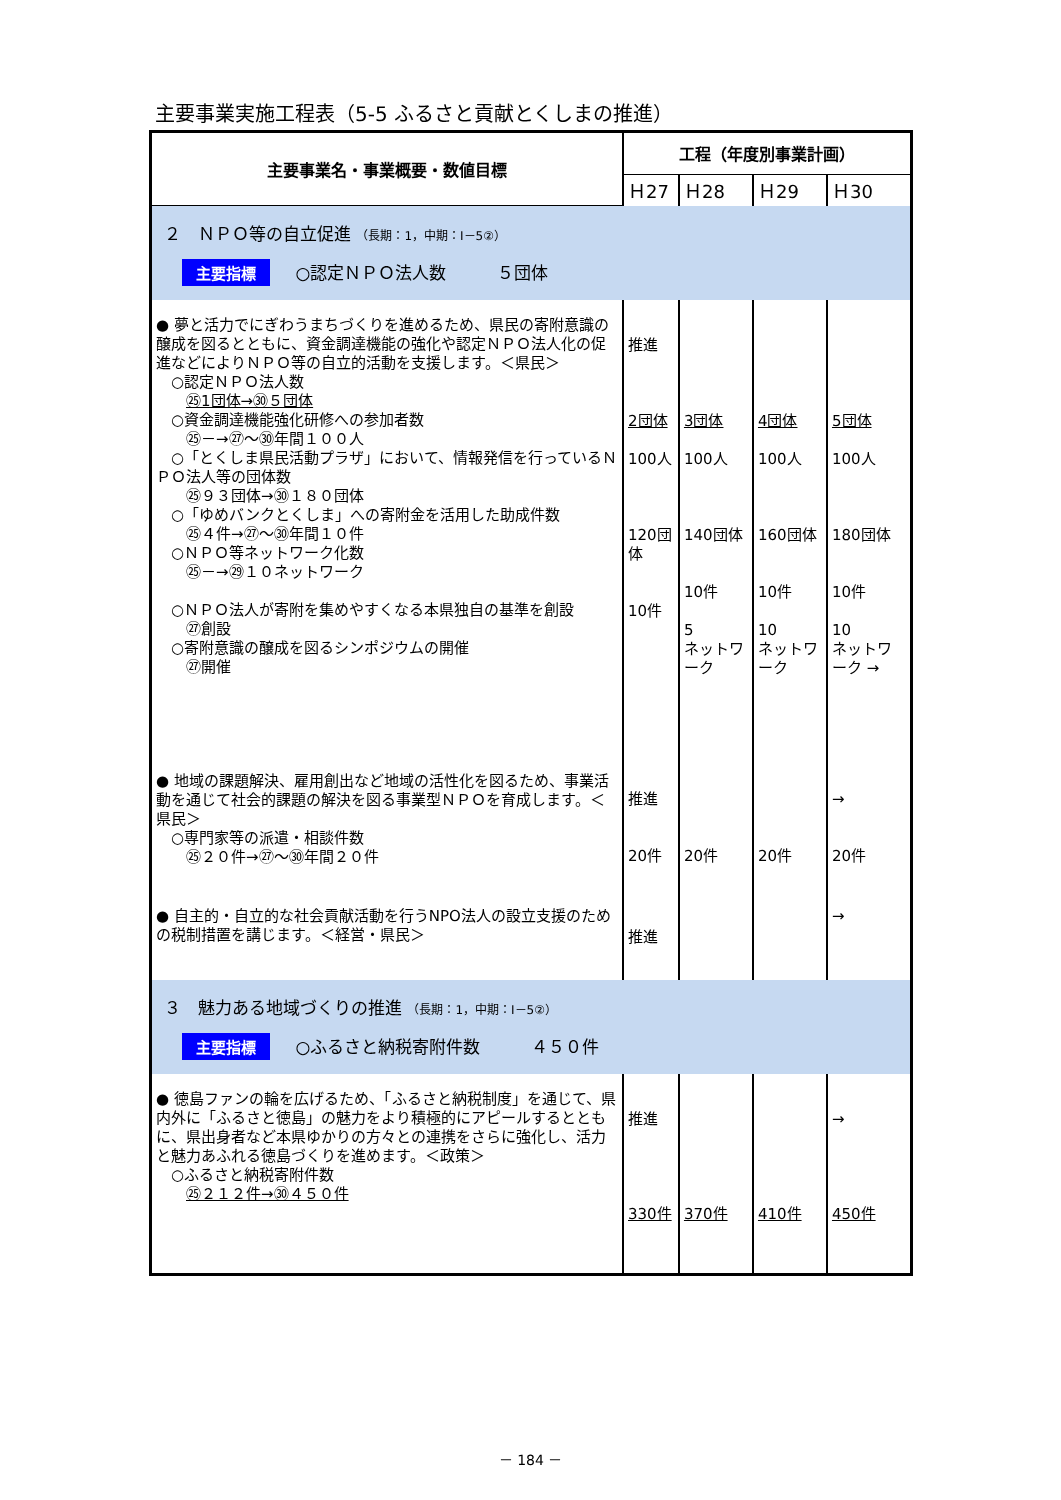主要事業実施工程表（5-5 ふるさと貢献とくしまの推進）
| 主要事業名・事業概要・数値目標 | 工程（年度別事業計画） | | | |
| --- | --- | --- | --- | --- |
| | Ｈ27 | Ｈ28 | Ｈ29 | Ｈ30 |
| ２ ＮＰＯ等の自立促進 （長期：1，中期：Ⅰ－5②） 主要指標 ○認定ＮＰＯ法人数 ５団体 | | | | |
| ● 夢と活力でにぎわうまちづくりを進めるため、県民の寄附意識の醸成を図るとともに、資金調達機能の強化や認定ＮＰＯ法人化の促進などによりＮＰＯ等の自立的活動を支援します。＜県民＞ ○認定ＮＰＯ法人数 ㉕1団体→㉚５団体 ○資金調達機能強化研修への参加者数 ㉕－→㉗～㉚年間１００人 ○「とくしま県民活動プラザ」において、情報発信を行っているＮＰＯ法人等の団体数 ㉕９３団体→㉚１８０団体 ○「ゆめバンクとくしま」への寄附金を活用した助成件数 ㉕４件→㉗～㉚年間１０件 ○ＮＰＯ等ネットワーク化数 ㉕－→㉙１０ネットワーク ○ＮＰＯ法人が寄附を集めやすくなる本県独自の基準を創設 ㉗創設 ○寄附意識の醸成を図るシンポジウムの開催 ㉗開催 | 推進 2団体 100人 120団体 10件 | 3団体 100人 140団体 10件 5 ネットワーク | 4団体 100人 160団体 10件 10 ネットワーク | 5団体 100人 180団体 10件 10 ネットワーク → |
| ● 地域の課題解決、雇用創出など地域の活性化を図るため、事業活動を通じて社会的課題の解決を図る事業型ＮＰＯを育成します。＜県民＞ ○専門家等の派遣・相談件数 ㉕２０件→㉗～㉚年間２０件 | 推進 20件 | 20件 | 20件 | → 20件 |
| ● 自主的・自立的な社会貢献活動を行うNPO法人の設立支援のための税制措置を講じます。＜経営・県民＞ | 推進 | | | → |
| ３ 魅力ある地域づくりの推進 （長期：1，中期：Ⅰ－5②） 主要指標 ○ふるさと納税寄附件数 ４５０件 | | | | |
| ● 徳島ファンの輪を広げるため、「ふるさと納税制度」を通じて、県内外に「ふるさと徳島」の魅力をより積極的にアピールするとともに、県出身者など本県ゆかりの方々との連携をさらに強化し、活力と魅力あふれる徳島づくりを進めます。＜政策＞ ○ふるさと納税寄附件数 ㉕２１２件→㉚４５０件 | 推進 330件 | 370件 | 410件 | → 450件 |
－ 184 －